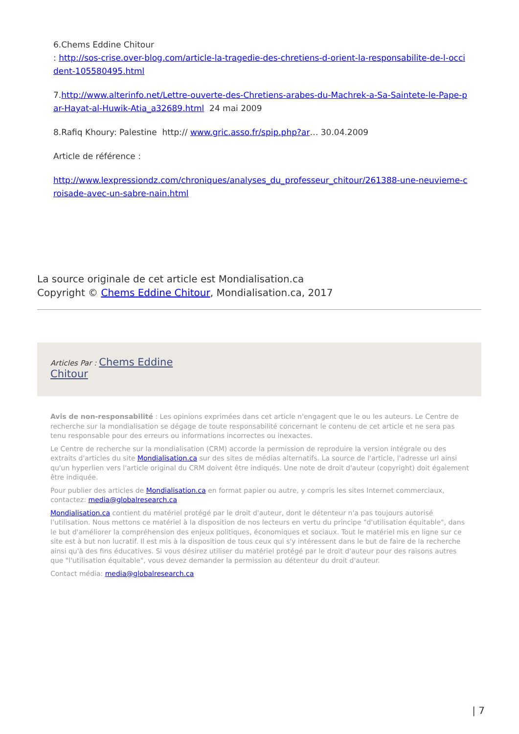6.Chems Eddine Chitour
: http://sos-crise.over-blog.com/article-la-tragedie-des-chretiens-d-orient-la-responsabilite-de-l-occident-105580495.html
7.http://www.alterinfo.net/Lettre-ouverte-des-Chretiens-arabes-du-Machrek-a-Sa-Saintete-le-Pape-par-Hayat-al-Huwik-Atia_a32689.html 24 mai 2009
8.Rafiq Khoury: Palestine http:// www.gric.asso.fr/spip.php?ar… 30.04.2009
Article de référence :
http://www.lexpressiondz.com/chroniques/analyses_du_professeur_chitour/261388-une-neuvieme-croisade-avec-un-sabre-nain.html
La source originale de cet article est Mondialisation.ca
Copyright © Chems Eddine Chitour, Mondialisation.ca, 2017
Articles Par : Chems Eddine
Chitour
Avis de non-responsabilité : Les opinions exprimées dans cet article n'engagent que le ou les auteurs. Le Centre de recherche sur la mondialisation se dégage de toute responsabilité concernant le contenu de cet article et ne sera pas tenu responsable pour des erreurs ou informations incorrectes ou inexactes.
Le Centre de recherche sur la mondialisation (CRM) accorde la permission de reproduire la version intégrale ou des extraits d'articles du site Mondialisation.ca sur des sites de médias alternatifs. La source de l'article, l'adresse url ainsi qu'un hyperlien vers l'article original du CRM doivent être indiqués. Une note de droit d'auteur (copyright) doit également être indiquée.
Pour publier des articles de Mondialisation.ca en format papier ou autre, y compris les sites Internet commerciaux, contactez: media@globalresearch.ca
Mondialisation.ca contient du matériel protégé par le droit d'auteur, dont le détenteur n'a pas toujours autorisé l’utilisation. Nous mettons ce matériel à la disposition de nos lecteurs en vertu du principe "d'utilisation équitable", dans le but d'améliorer la compréhension des enjeux politiques, économiques et sociaux. Tout le matériel mis en ligne sur ce site est à but non lucratif. Il est mis à la disposition de tous ceux qui s'y intéressent dans le but de faire de la recherche ainsi qu'à des fins éducatives. Si vous désirez utiliser du matériel protégé par le droit d'auteur pour des raisons autres que "l'utilisation équitable", vous devez demander la permission au détenteur du droit d'auteur.
Contact média: media@globalresearch.ca
| 7